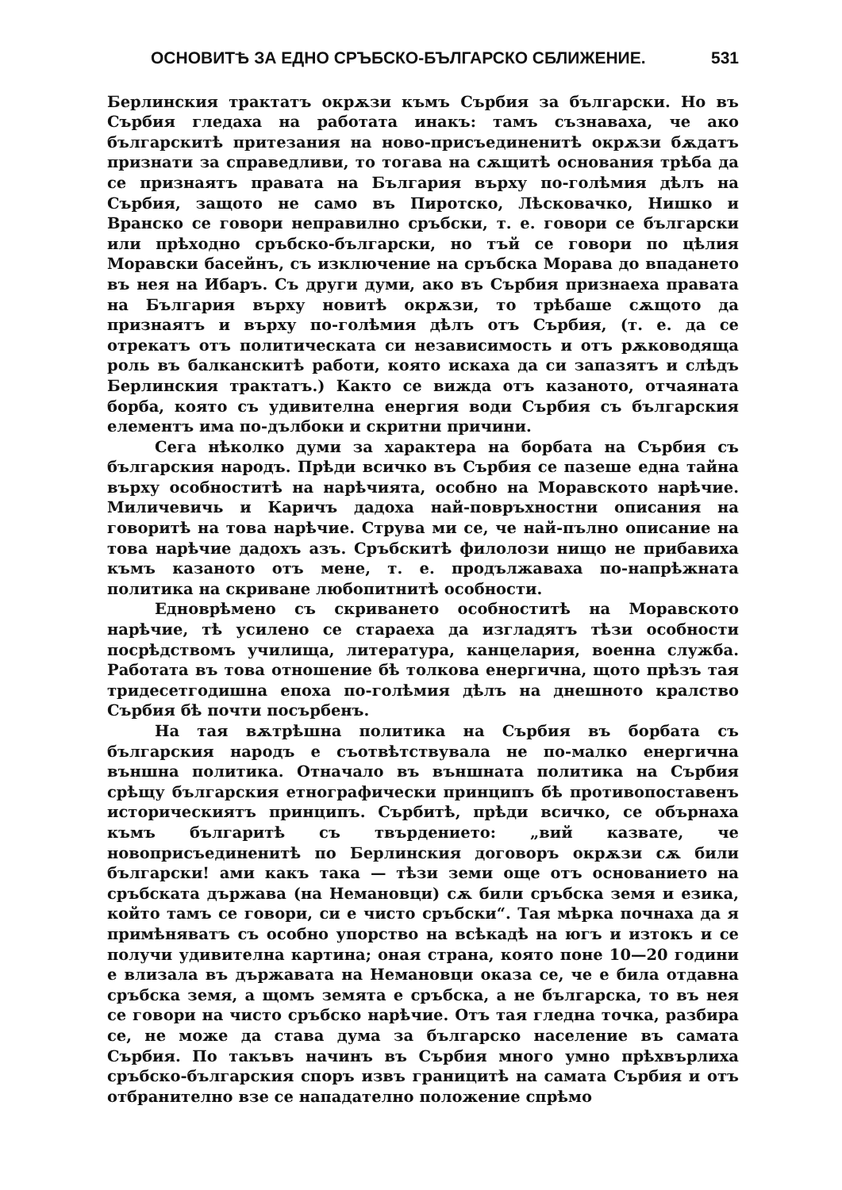ОСНОВИТѢ ЗА ЕДНО СРЪБСКО-БЪЛГАРСКО СБЛИЖЕНИЕ. 531
Берлинския трактатъ окрѫзи къмъ Сърбия за български. Но въ Сърбия гледаха на работата инакъ: тамъ съзнаваха, че ако българскитѣ притезания на ново-присъединенитѣ окрѫзи бѫдатъ признати за справедливи, то тогава на сѫщитѣ основания трѣба да се признаятъ правата на България върху по-голѣмия дѣлъ на Сърбия, защото не само въ Пиротско, Лѣсковачко, Нишко и Вранско се говори неправилно сръбски, т. е. говори се български или прѣходно сръбско-български, но тъй се говори по цѣлия Моравски басейнъ, съ изключение на сръбска Морава до впадането въ нея на Ибаръ. Съ други думи, ако въ Сърбия признаеха правата на България върху новитѣ окрѫзи, то трѣбаше сѫщото да признаятъ и върху по-голѣмия дѣлъ отъ Сърбия, (т. е. да се отрекатъ отъ политическата си независимость и отъ рѫководяща роль въ балканскитѣ работи, която искаха да си запазятъ и слѣдъ Берлинския трактатъ.) Както се вижда отъ казаното, отчаяната борба, която съ удивителна енергия води Сърбия съ българския елементъ има по-дълбоки и скритни причини.
Сега нѣколко думи за характера на борбата на Сърбия съ българския народъ. Прѣди всичко въ Сърбия се пазеше една тайна върху особноститѣ на нарѣчията, особно на Моравското нарѣчие. Миличевичь и Каричъ дадоха най-повръхностни описания на говоритѣ на това нарѣчие. Струва ми се, че най-пълно описание на това нарѣчие дадохъ азъ. Сръбскитѣ филолози нищо не прибавиха къмъ казаното отъ мене, т. е. продължаваха по-напрѣжната политика на скриване любопитнитѣ особности.
Едноврѣмено съ скриването особноститѣ на Моравското нарѣчие, тѣ усилено се стараеха да изгладятъ тѣзи особности посрѣдствомъ училища, литература, канцелария, военна служба. Работата въ това отношение бѣ толкова енергична, щото прѣзъ тая тридесетгодишна епоха по-голѣмия дѣлъ на днешното кралство Сърбия бѣ почти посърбенъ.
На тая вѫтрѣшна политика на Сърбия въ борбата съ българския народъ е съотвѣтствувала не по-малко енергична външна политика. Отначало въ външната политика на Сърбия срѣщу българския етнографически принципъ бѣ противопоставенъ историческиятъ принципъ. Сърбитѣ, прѣди всичко, се обърнаха къмъ българитѣ съ твърдението: „вий казвате, че новоприсъединенитѣ по Берлинския договоръ окрѫзи сѫ били български! ами какъ така — тѣзи земи още отъ основанието на сръбската държава (на Немановци) сѫ били сръбска земя и езика, който тамъ се говори, си е чисто сръбски“. Тая мѣрка почнаха да я примѣняватъ съ особно упорство на всѣкадѣ на югъ и изтокъ и се получи удивителна картина; оная страна, която поне 10—20 години е влизала въ държавата на Немановци оказа се, че е била отдавна сръбска земя, а щомъ земята е сръбска, а не българска, то въ нея се говори на чисто сръбско нарѣчие. Отъ тая гледна точка, разбира се, не може да става дума за българско население въ самата Сърбия. По такъвъ начинъ въ Сърбия много умно прѣхвърлиха сръбско-българския споръ извъ границитѣ на самата Сърбия и отъ отбранително взе се нападателно положение спрѣмо